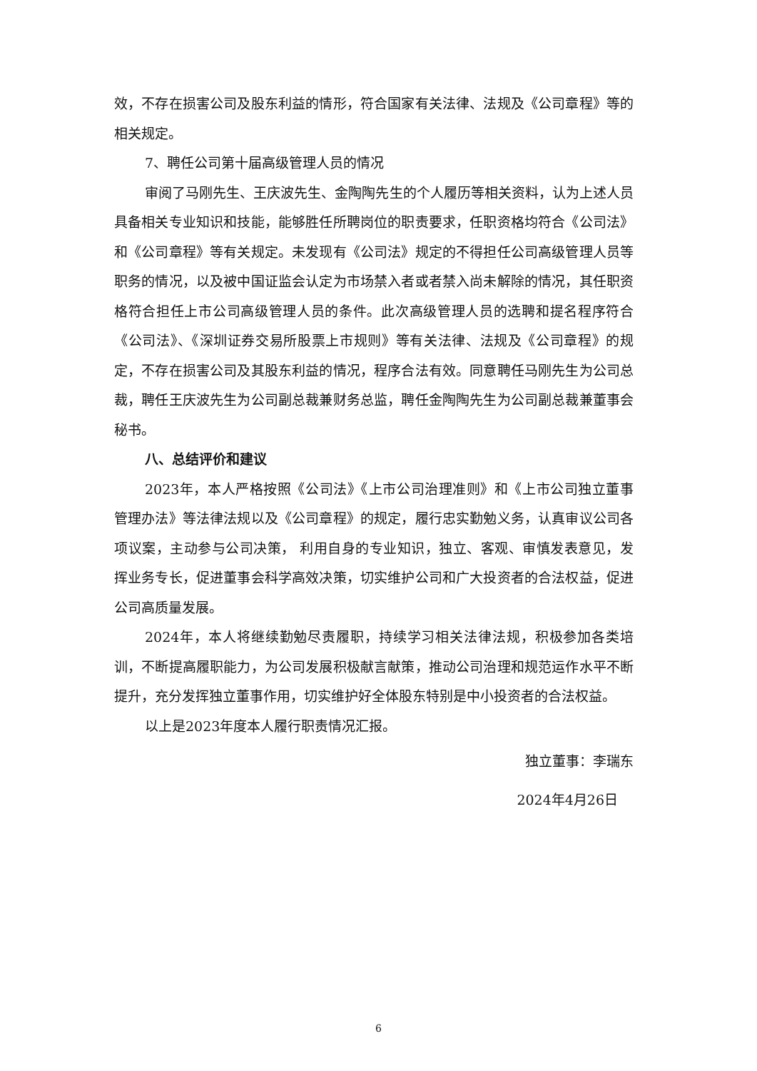效，不存在损害公司及股东利益的情形，符合国家有关法律、法规及《公司章程》等的相关规定。
7、聘任公司第十届高级管理人员的情况
审阅了马刚先生、王庆波先生、金陶陶先生的个人履历等相关资料，认为上述人员具备相关专业知识和技能，能够胜任所聘岗位的职责要求，任职资格均符合《公司法》和《公司章程》等有关规定。未发现有《公司法》规定的不得担任公司高级管理人员等职务的情况，以及被中国证监会认定为市场禁入者或者禁入尚未解除的情况，其任职资格符合担任上市公司高级管理人员的条件。此次高级管理人员的选聘和提名程序符合《公司法》、《深圳证券交易所股票上市规则》等有关法律、法规及《公司章程》的规定，不存在损害公司及其股东利益的情况，程序合法有效。同意聘任马刚先生为公司总裁，聘任王庆波先生为公司副总裁兼财务总监，聘任金陶陶先生为公司副总裁兼董事会秘书。
八、总结评价和建议
2023年，本人严格按照《公司法》《上市公司治理准则》和《上市公司独立董事管理办法》等法律法规以及《公司章程》的规定，履行忠实勤勉义务，认真审议公司各项议案，主动参与公司决策， 利用自身的专业知识，独立、客观、审慎发表意见，发挥业务专长，促进董事会科学高效决策，切实维护公司和广大投资者的合法权益，促进公司高质量发展。
2024年，本人将继续勤勉尽责履职，持续学习相关法律法规，积极参加各类培训，不断提高履职能力，为公司发展积极献言献策，推动公司治理和规范运作水平不断提升，充分发挥独立董事作用，切实维护好全体股东特别是中小投资者的合法权益。
以上是2023年度本人履行职责情况汇报。
独立董事：李瑞东
2024年4月26日
6